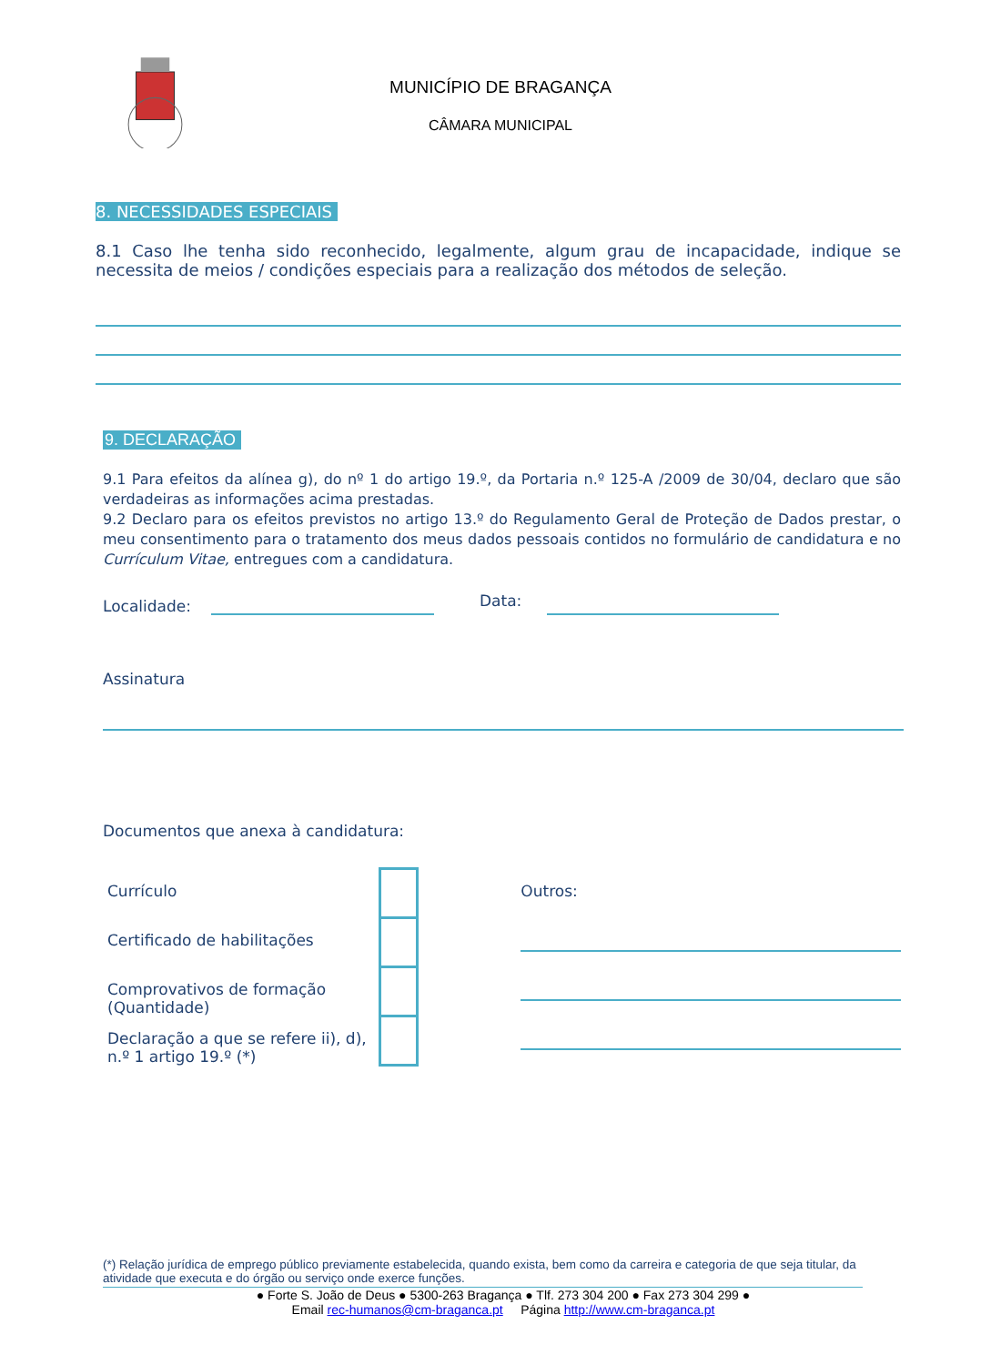MUNICÍPIO DE BRAGANÇA
CÂMARA MUNICIPAL
8. NECESSIDADES ESPECIAIS
8.1 Caso lhe tenha sido reconhecido, legalmente, algum grau de incapacidade, indique se necessita de meios / condições especiais para a realização dos métodos de seleção.
9. DECLARAÇÃO
9.1 Para efeitos da alínea g), do nº 1 do artigo 19.º, da Portaria n.º 125-A /2009 de 30/04, declaro que são verdadeiras as informações acima prestadas.
9.2 Declaro para os efeitos previstos no artigo 13.º do Regulamento Geral de Proteção de Dados prestar, o meu consentimento para o tratamento dos meus dados pessoais contidos no formulário de candidatura e no Currículum Vitae, entregues com a candidatura.
Localidade: Data:
Assinatura
Documentos que anexa à candidatura:
Currículo
Certificado de habilitações
Comprovativos de formação (Quantidade)
Declaração a que se refere ii), d), n.º 1 artigo 19.º (*)
Outros:
(*) Relação jurídica de emprego público previamente estabelecida, quando exista, bem como da carreira e categoria de que seja titular, da atividade que executa e do órgão ou serviço onde exerce funções.
● Forte S. João de Deus ● 5300-263 Bragança ● Tlf. 273 304 200 ● Fax 273 304 299 ●
Email rec-humanos@cm-braganca.pt Página http://www.cm-braganca.pt